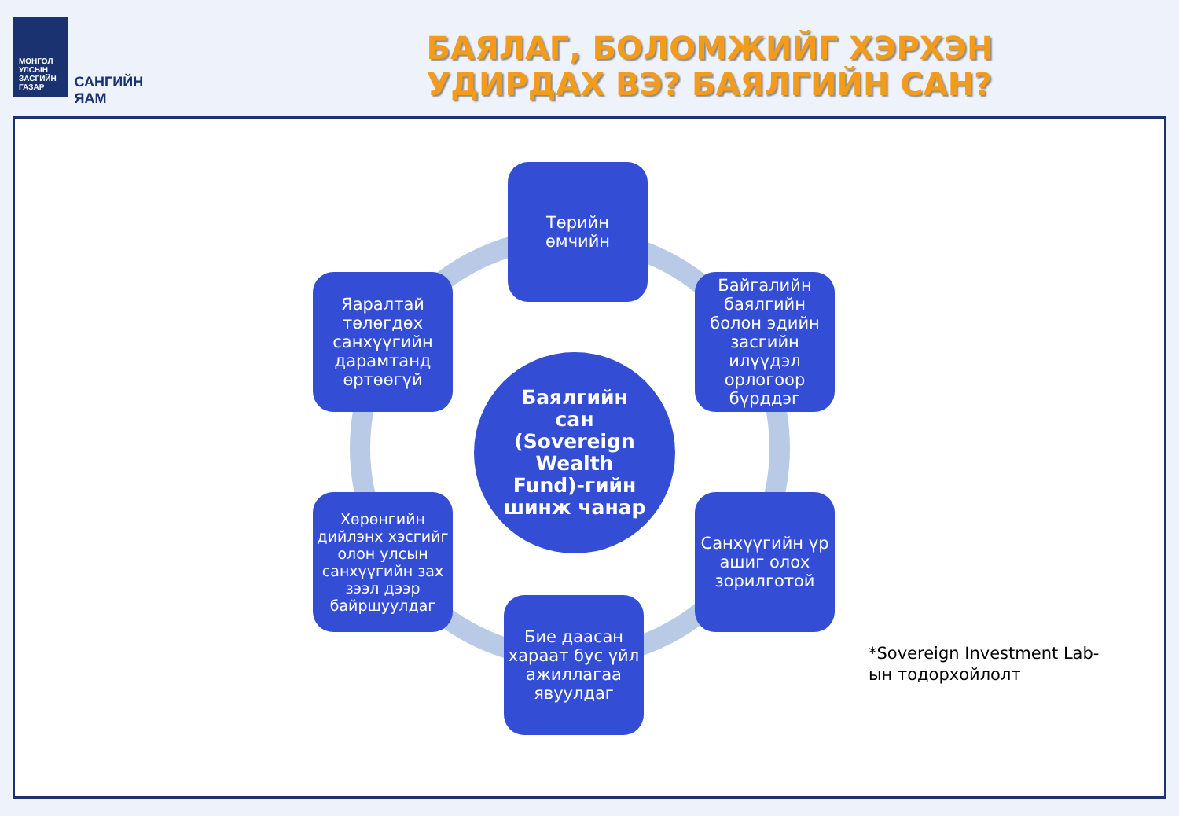МОНГОЛ УЛСЫН
ЗАСГИЙН ГАЗАР
САНГИЙН ЯАМ
БАЯЛАГ, БОЛОМЖИЙГ ХЭРХЭН УДИРДАХ ВЭ? БАЯЛГИЙН САН?
Баялгийн
сан
(Sovereign
Wealth
Fund)-гийн
шинж чанар
Төрийн
өмчийн
Байгалийн баялгийн болон эдийн засгийн илүүдэл орлогоор бүрддэг
Санхүүгийн үр ашиг олох зорилготой
Бие даасан хараат бус үйл ажиллагаа явуулдаг
Хөрөнгийн дийлэнх хэсгийг олон улсын санхүүгийн зах зээл дээр байршуулдаг
Яаралтай төлөгдөх санхүүгийн дарамтанд өртөөгүй
*Sovereign Investment Lab-
ын тодорхойлолт